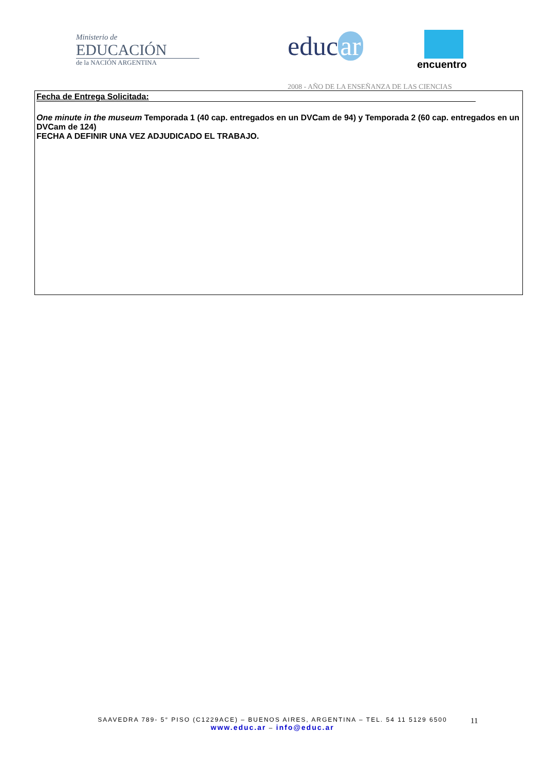Ministerio de
EDUCACIÓN
de la NACIÓN ARGENTINA
educ ar encuentro
2008 - AÑO DE LA ENSEÑANZA DE LAS CIENCIAS
| Fecha de Entrega Solicitada: One minute in the museum Temporada 1 (40 cap. entregados en un DVCam de 94) y Temporada 2 (60 cap. entregados en un DVCam de 124) FECHA A DEFINIR UNA VEZ ADJUDICADO EL TRABAJO. |
SAAVEDRA 789- 5° PISO (C1229ACE) – BUENOS AIRES, ARGENTINA – TEL. 54 11 5129 6500
www.educ.ar – info@educ.ar
11